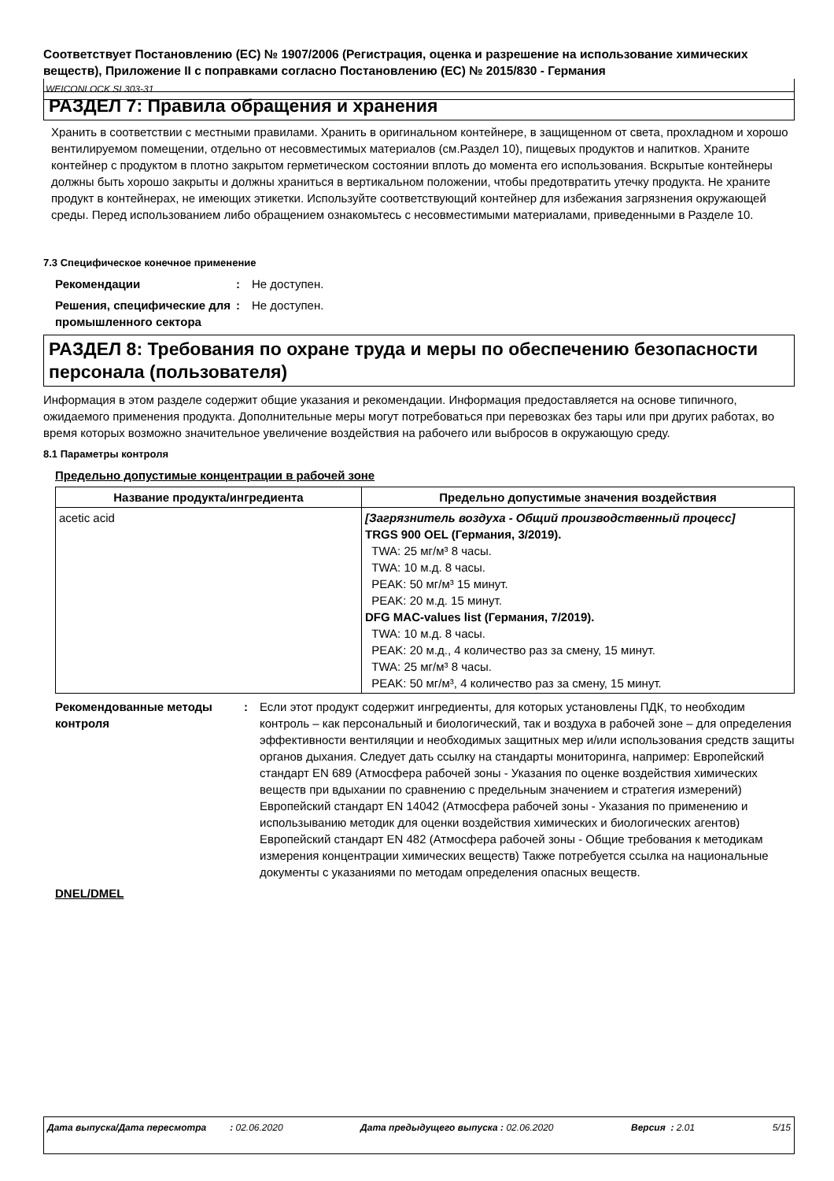Соответствует Постановлению (ЕС) № 1907/2006 (Регистрация, оценка и разрешение на использование химических веществ), Приложение II с поправками согласно Постановлению (ЕС) № 2015/830 - Германия
WEICONLOCK SI 303-31
РАЗДЕЛ 7: Правила обращения и хранения
Хранить в соответствии с местными правилами. Хранить в оригинальном контейнере, в защищенном от света, прохладном и хорошо вентилируемом помещении, отдельно от несовместимых материалов (см.Раздел 10), пищевых продуктов и напитков. Храните контейнер с продуктом в плотно закрытом герметическом состоянии вплоть до момента его использования. Вскрытые контейнеры должны быть хорошо закрыты и должны храниться в вертикальном положении, чтобы предотвратить утечку продукта. Не храните продукт в контейнерах, не имеющих этикетки. Используйте соответствующий контейнер для избежания загрязнения окружающей среды. Перед использованием либо обращением ознакомьтесь с несовместимыми материалами, приведенными в Разделе 10.
7.3 Специфическое конечное применение
Рекомендации: Не доступен.
Решения, специфические для промышленного сектора: Не доступен.
РАЗДЕЛ 8: Требования по охране труда и меры по обеспечению безопасности персонала (пользователя)
Информация в этом разделе содержит общие указания и рекомендации. Информация предоставляется на основе типичного, ожидаемого применения продукта. Дополнительные меры могут потребоваться при перевозках без тары или при других работах, во время которых возможно значительное увеличение воздействия на рабочего или выбросов в окружающую среду.
8.1 Параметры контроля
Предельно допустимые концентрации в рабочей зоне
| Название продукта/ингредиента | Предельно допустимые значения воздействия |
| --- | --- |
| acetic acid | [Загрязнитель воздуха - Общий производственный процесс] TRGS 900 OEL (Германия, 3/2019). TWA: 25 мг/м³ 8 часы. TWA: 10 м.д. 8 часы. PEAK: 50 мг/м³ 15 минут. PEAK: 20 м.д. 15 минут. DFG MAC-values list (Германия, 7/2019). TWA: 10 м.д. 8 часы. PEAK: 20 м.д., 4 количество раз за смену, 15 минут. TWA: 25 мг/м³ 8 часы. PEAK: 50 мг/м³, 4 количество раз за смену, 15 минут. |
Рекомендованные методы контроля: Если этот продукт содержит ингредиенты, для которых установлены ПДК, то необходим контроль – как персональный и биологический, так и воздуха в рабочей зоне – для определения эффективности вентиляции и необходимых защитных мер и/или использования средств защиты органов дыхания. Следует дать ссылку на стандарты мониторинга, например: Европейский стандарт EN 689 (Атмосфера рабочей зоны - Указания по оценке воздействия химических веществ при вдыхании по сравнению с предельным значением и стратегия измерений) Европейский стандарт EN 14042 (Атмосфера рабочей зоны - Указания по применению и использыванию методик для оценки воздействия химических и биологических агентов) Европейский стандарт EN 482 (Атмосфера рабочей зоны - Общие требования к методикам измерения концентрации химических веществ) Также потребуется ссылка на национальные документы с указаниями по методам определения опасных веществ.
DNEL/DMEL
Дата выпуска/Дата пересмотра : 02.06.2020 Дата предыдущего выпуска : 02.06.2020 Версия : 2.01 5/15